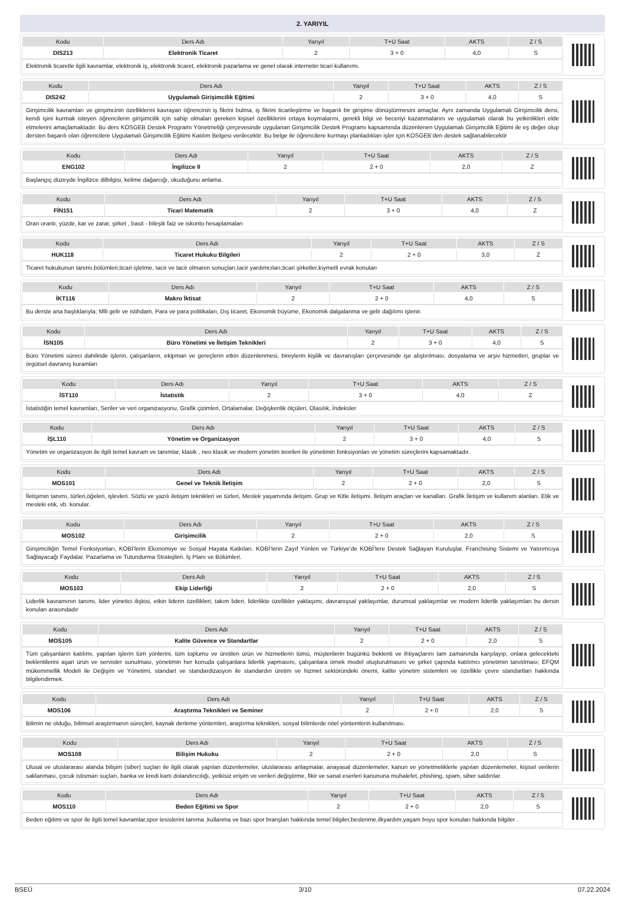2. YARIYIL
| Kodu | Ders Adı | Yarıyıl | T+U Saat | AKTS | Z / S |
| --- | --- | --- | --- | --- | --- |
| DIS213 | Elektronik Ticaret | 2 | 3 + 0 | 4,0 | S |
Elektronik ticaretle ilgili kavramlar, elektronik iş, elektronik ticaret, elektronik pazarlama ve genel olarak internetin ticari kullanımı.
| Kodu | Ders Adı | Yarıyıl | T+U Saat | AKTS | Z / S |
| --- | --- | --- | --- | --- | --- |
| DIS242 | Uygulamalı Girişimcilik Eğitimi | 2 | 3 + 0 | 4,0 | S |
Girişimcilik kavramları ve girişimcinin özelliklerini kavrayan öğrencinin iş fikrini bulma, iş fikrini ticarileştirme ve başarılı bir girişime dönüştürmesini amaçlar. Aynı zamanda Uygulamalı Girişimcilik dersi, kendi işini kurmak isteyen öğrencilerin girişimcilik için sahip olmaları gereken kişisel özelliklerini ortaya koymalarını, gerekli bilgi ve beceriyi kazanmalarını ve uygulamalı olarak bu yetkinlikleri elde etmelerini amaçlamaktadır. Bu ders KOSGEB Destek Programı Yönetmeliği çerçevesinde uygulanan Girişimcilik Destek Programı kapsamında düzenlenen Uygulamalı Girişimcilik Eğitimi ile eş değer olup dersten başarılı olan öğrencilere Uygulamalı Girişimcilik Eğitimi Katılım Belgesi verilecektir. Bu belge ile öğrencilere kurmayı planladıkları işler için KOSGEB’den destek sağlanabilecektir
| Kodu | Ders Adı | Yarıyıl | T+U Saat | AKTS | Z / S |
| --- | --- | --- | --- | --- | --- |
| ENG102 | İngilizce II | 2 | 2 + 0 | 2,0 | Z |
Başlangıç düzeyde İngilizce dilbilgisi, kelime dağarcığı, okuduğunu anlama.
| Kodu | Ders Adı | Yarıyıl | T+U Saat | AKTS | Z / S |
| --- | --- | --- | --- | --- | --- |
| FİN151 | Ticari Matematik | 2 | 3 + 0 | 4,0 | Z |
Oran orantı, yüzde, kar ve zarar, şirket , basit - bileşik faiz ve iskonto hesaplamaları
| Kodu | Ders Adı | Yarıyıl | T+U Saat | AKTS | Z / S |
| --- | --- | --- | --- | --- | --- |
| HUK118 | Ticaret Hukuku Bilgileri | 2 | 2 + 0 | 3,0 | Z |
Ticaret hukukunun tanımı,bölümleri,ticari işletme, tacir ve tacir olmanın sonuçları,tacir yardımcıları,ticari şirketler,kıymetli evrak konuları
| Kodu | Ders Adı | Yarıyıl | T+U Saat | AKTS | Z / S |
| --- | --- | --- | --- | --- | --- |
| İKT116 | Makro İktisat | 2 | 2 + 0 | 4,0 | S |
Bu derste ana başlıklarıyla; Mlli gelir ve istihdam, Para ve para politikaları, Dış ticaret, Ekonomik büyüme, Ekonomik dalgalanma ve gelir dağılımı işlenir.
| Kodu | Ders Adı | Yarıyıl | T+U Saat | AKTS | Z / S |
| --- | --- | --- | --- | --- | --- |
| İSN105 | Büro Yönetimi ve İletişim Teknikleri | 2 | 3 + 0 | 4,0 | S |
Büro Yönetimi süreci dahilinde işlerin, çalışanların, ekipman ve gereçlerin etkin düzenlenmesi, bireylerin kişilik ve davranışları çerçevesinde işe alıştırılması, dosyalama ve arşiv hizmetleri, gruplar ve örgütsel davranış kuramları
| Kodu | Ders Adı | Yarıyıl | T+U Saat | AKTS | Z / S |
| --- | --- | --- | --- | --- | --- |
| İST110 | İstatistik | 2 | 3 + 0 | 4,0 | Z |
İstatistiğin temel kavramları, Seriler ve veri organizasyonu, Grafik çizimleri, Ortalamalar, Değişkenlik ölçüleri, Olasılık, İndeksler
| Kodu | Ders Adı | Yarıyıl | T+U Saat | AKTS | Z / S |
| --- | --- | --- | --- | --- | --- |
| İŞL110 | Yönetim ve Organizasyon | 2 | 3 + 0 | 4,0 | S |
Yönetim ve organizasyon ile ilgili temel kavram ve tanımlar, klasik , neo klasik ve modern yönetim teorileri ile yönetimin fonksiyonları ve yönetim süreçlerini kapsamaktadır.
| Kodu | Ders Adı | Yarıyıl | T+U Saat | AKTS | Z / S |
| --- | --- | --- | --- | --- | --- |
| MOS101 | Genel ve Teknik İletişim | 2 | 2 + 0 | 2,0 | S |
İletişimin tanımı, türleri,öğeleri, işlevleri. Sözlü ve yazılı iletişim teknikleri ve türleri, Meslek yaşamında iletişim. Grup ve Kitle iletişimi. İletişim araçları ve kanalları. Grafik İletişim ve kullanım alanları. Etik ve mesleki etik, vb. konular.
| Kodu | Ders Adı | Yarıyıl | T+U Saat | AKTS | Z / S |
| --- | --- | --- | --- | --- | --- |
| MOS102 | Girişimcilik | 2 | 2 + 0 | 2,0 | S |
Girişimciliğin Temel Fonksiyonları, KOBİ’lerin Ekonomiye ve Sosyal Hayata Katkıları. KOBİ’lerin Zayıf Yönleri ve Türkiye’de KOBİ’lere Destek Sağlayan Kuruluşlar. Franchising Sistemi ve Yatırımcıya Sağlayacağı Faydalar. Pazarlama ve Tutundurma Stratejileri. İş Planı ve Bölümleri.
| Kodu | Ders Adı | Yarıyıl | T+U Saat | AKTS | Z / S |
| --- | --- | --- | --- | --- | --- |
| MOS103 | Ekip Liderliği | 2 | 2 + 0 | 2,0 | S |
Liderlik kavramının tanımı, lider yönetici ilişkisi, etkin liderin özellikleri, takım lideri, liderlikte özellikler yaklaşımı, davranışsal yaklaşımlar, durumsal yaklaşımlar ve modern liderlik yaklaşımları bu dersin konuları arasındadır
| Kodu | Ders Adı | Yarıyıl | T+U Saat | AKTS | Z / S |
| --- | --- | --- | --- | --- | --- |
| MOS105 | Kalite Güvence ve Standartlar | 2 | 2 + 0 | 2,0 | S |
Tüm çalışanların katılımı, yapılan işlerin tüm yönlerini, tüm toplumu ve üretilen ürün ve hizmetlerin tümü, müşterilerin bugünkü beklenti ve ihtiyaçlarını tam zamanında karşılayıp, onlara gelecekteki beklentilerini aşan ürün ve servisler sunulması, yönetimin her konuda çalışanlara liderlik yapmasını, çalışanlara örnek model oluşturulmasını ve şirket çapında katılımcı yönetimin tanıtılması; EFQM mükemmellik Modeli ile Değişim ve Yönetimi, standart ve standardizasyon ile standardın üretim ve hizmet sektöründeki önemi, kalite yönetim sistemleri ve özellikle çevre standartları hakkında bilgilendirmek.
| Kodu | Ders Adı | Yarıyıl | T+U Saat | AKTS | Z / S |
| --- | --- | --- | --- | --- | --- |
| MOS106 | Araştırma Teknikleri ve Seminer | 2 | 2 + 0 | 2,0 | S |
Bilimin ne olduğu, bilimsel araştırmanın süreçleri, kaynak derleme yöntemleri, araştırma teknikleri, sosyal bilimlerde nitel yöntemlerin kullanılması.
| Kodu | Ders Adı | Yarıyıl | T+U Saat | AKTS | Z / S |
| --- | --- | --- | --- | --- | --- |
| MOS108 | Bilişim Hukuku | 2 | 2 + 0 | 2,0 | S |
Ulusal ve uluslararası alanda bilişim (siber) suçları ile ilgili olarak yapılan düzenlemeler, uluslararası anlaşmalar, anayasal düzenlemeler, kanun ve yönetmeliklerle yapılan düzenlemeler, kişisel verilerin saklanması, çocuk istismarı suçları, banka ve kredi kartı dolandırıcılığı, yetkisiz erişim ve verileri değiştirme, fikir ve sanat eserleri kanununa muhalefet, phishing, spam, siber saldırılar.
| Kodu | Ders Adı | Yarıyıl | T+U Saat | AKTS | Z / S |
| --- | --- | --- | --- | --- | --- |
| MOS110 | Beden Eğitimi ve Spor | 2 | 2 + 0 | 2,0 | S |
Beden eğitimi ve spor ile ilgili temel kavramlar,spor tesislerini tanıma ,kullanma ve bazı spor branşları hakkında temel bilgiler,beslenme,ilkyardım,yaşam boyu spor konuları hakkında bilgiler .
BSEÜ 3/10 07.22.2024